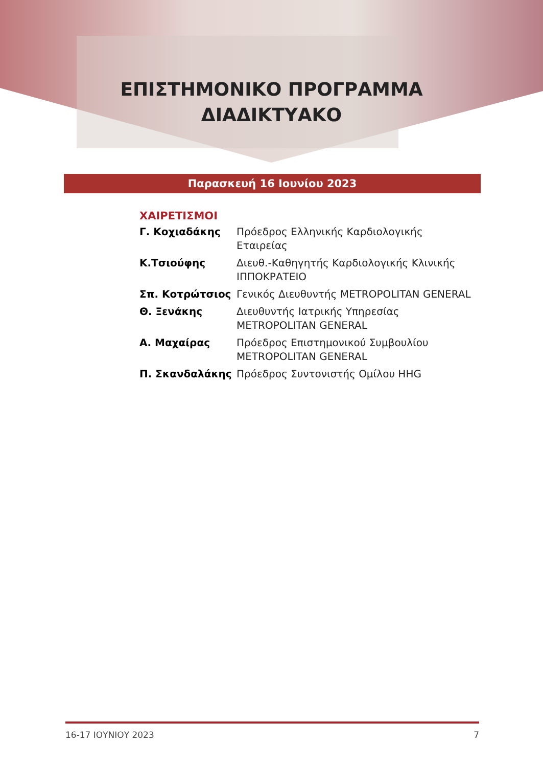ΕΠΙΣΤΗΜΟΝΙΚΟ ΠΡΟΓΡΑΜΜΑ
ΔΙΑΔΙΚΤΥΑΚΟ
Παρασκευή 16 Ιουνίου 2023
ΧΑΙΡΕΤΙΣΜΟΙ
Γ. Κοχιαδάκης Πρόεδρος Ελληνικής Καρδιολογικής Εταιρείας
Κ.Τσιούφης Διευθ.-Καθηγητής Καρδιολογικής Κλινικής
ΙΠΠΟΚΡΑΤΕΙΟ
Σπ. Κοτρώτσιος Γενικός Διευθυντής METROPOLITAN GENERAL
Θ. Ξενάκης Διευθυντής Ιατρικής Υπηρεσίας
METROPOLITAN GENERAL
Α. Μαχαίρας Πρόεδρος Επιστημονικού Συμβουλίου
METROPOLITAN GENERAL
Π. Σκανδαλάκης Πρόεδρος Συντονιστής Ομίλου HHG
16-17 ΙΟΥΝΙΟΥ 2023 7